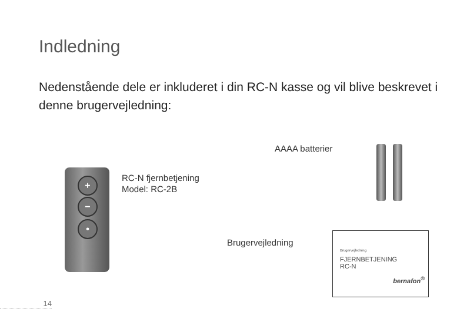Indledning
Nedenstående dele er inkluderet i din RC-N kasse og vil blive beskrevet i denne brugervejledning:
+
−
•
RC-N fjernbetjening
Model: RC-2B
AAAA batterier
Brugervejledning
Brugervejledning
FJERNBETJENING
RC-N
bernafon<sup>®</sup>
14